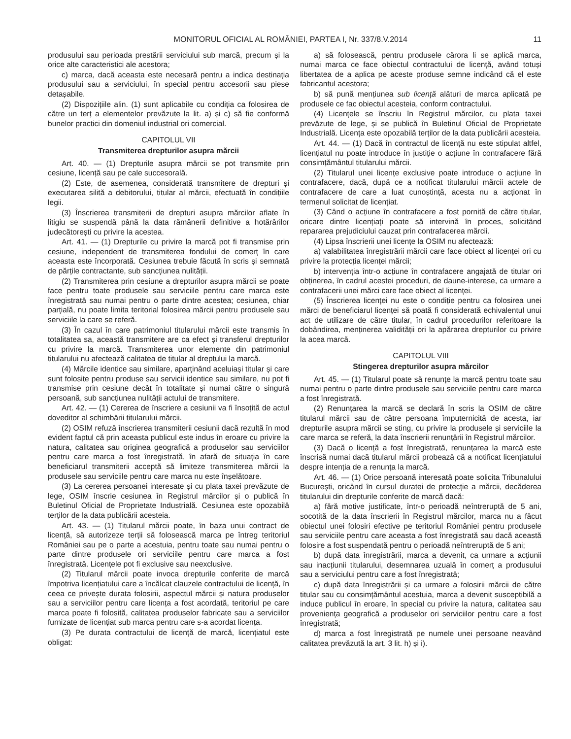MONITORUL OFICIAL AL ROMÂNIEI, PARTEA I, Nr. 337/8.V.2014 11
produsului sau perioada prestării serviciului sub marcă, precum și la orice alte caracteristici ale acestora;
c) marca, dacă aceasta este necesară pentru a indica destinația produsului sau a serviciului, în special pentru accesorii sau piese detașabile.
(2) Dispozițiile alin. (1) sunt aplicabile cu condiția ca folosirea de către un terț a elementelor prevăzute la lit. a) și c) să fie conformă bunelor practici din domeniul industrial ori comercial.
CAPITOLUL VII
Transmiterea drepturilor asupra mărcii
Art. 40. — (1) Drepturile asupra mărcii se pot transmite prin cesiune, licență sau pe cale succesorală.
(2) Este, de asemenea, considerată transmitere de drepturi și executarea silită a debitorului, titular al mărcii, efectuată în condițiile legii.
(3) Înscrierea transmiterii de drepturi asupra mărcilor aflate în litigiu se suspendă până la data rămânerii definitive a hotărârilor judecătorești cu privire la acestea.
Art. 41. — (1) Drepturile cu privire la marcă pot fi transmise prin cesiune, independent de transmiterea fondului de comerț în care aceasta este încorporată. Cesiunea trebuie făcută în scris și semnată de părțile contractante, sub sancțiunea nulității.
(2) Transmiterea prin cesiune a drepturilor asupra mărcii se poate face pentru toate produsele sau serviciile pentru care marca este înregistrată sau numai pentru o parte dintre acestea; cesiunea, chiar parțială, nu poate limita teritorial folosirea mărcii pentru produsele sau serviciile la care se referă.
(3) În cazul în care patrimoniul titularului mărcii este transmis în totalitatea sa, această transmitere are ca efect și transferul drepturilor cu privire la marcă. Transmiterea unor elemente din patrimoniul titularului nu afectează calitatea de titular al dreptului la marcă.
(4) Mărcile identice sau similare, aparținând aceluiași titular și care sunt folosite pentru produse sau servicii identice sau similare, nu pot fi transmise prin cesiune decât în totalitate și numai către o singură persoană, sub sancțiunea nulității actului de transmitere.
Art. 42. — (1) Cererea de înscriere a cesiunii va fi însoțită de actul doveditor al schimbării titularului mărcii.
(2) OSIM refuză înscrierea transmiterii cesiunii dacă rezultă în mod evident faptul că prin aceasta publicul este indus în eroare cu privire la natura, calitatea sau originea geografică a produselor sau serviciilor pentru care marca a fost înregistrată, în afară de situația în care beneficiarul transmiterii acceptă să limiteze transmiterea mărcii la produsele sau serviciile pentru care marca nu este înșelătoare.
(3) La cererea persoanei interesate și cu plata taxei prevăzute de lege, OSIM înscrie cesiunea în Registrul mărcilor și o publică în Buletinul Oficial de Proprietate Industrială. Cesiunea este opozabilă terților de la data publicării acesteia.
Art. 43. — (1) Titularul mărcii poate, în baza unui contract de licență, să autorizeze terții să folosească marca pe întreg teritoriul României sau pe o parte a acestuia, pentru toate sau numai pentru o parte dintre produsele ori serviciile pentru care marca a fost înregistrată. Licențele pot fi exclusive sau neexclusive.
(2) Titularul mărcii poate invoca drepturile conferite de marcă împotriva licențiatului care a încălcat clauzele contractului de licență, în ceea ce privește durata folosirii, aspectul mărcii și natura produselor sau a serviciilor pentru care licența a fost acordată, teritoriul pe care marca poate fi folosită, calitatea produselor fabricate sau a serviciilor furnizate de licențiat sub marca pentru care s-a acordat licența.
(3) Pe durata contractului de licență de marcă, licențiatul este obligat:
a) să folosească, pentru produsele cărora li se aplică marca, numai marca ce face obiectul contractului de licență, având totuși libertatea de a aplica pe aceste produse semne indicând că el este fabricantul acestora;
b) să pună mențiunea sub licență alături de marca aplicată pe produsele ce fac obiectul acesteia, conform contractului.
(4) Licențele se înscriu în Registrul mărcilor, cu plata taxei prevăzute de lege, și se publică în Buletinul Oficial de Proprietate Industrială. Licența este opozabilă terților de la data publicării acesteia.
Art. 44. — (1) Dacă în contractul de licență nu este stipulat altfel, licențiatul nu poate introduce în justiție o acțiune în contrafacere fără consimțământul titularului mărcii.
(2) Titularul unei licențe exclusive poate introduce o acțiune în contrafacere, dacă, după ce a notificat titularului mărcii actele de contrafacere de care a luat cunoștință, acesta nu a acționat în termenul solicitat de licențiat.
(3) Când o acțiune în contrafacere a fost pornită de către titular, oricare dintre licențiați poate să intervină în proces, solicitând repararea prejudiciului cauzat prin contrafacerea mărcii.
(4) Lipsa înscrierii unei licențe la OSIM nu afectează:
a) valabilitatea înregistrării mărcii care face obiect al licenței ori cu privire la protecția licenței mărcii;
b) intervenția într-o acțiune în contrafacere angajată de titular ori obținerea, în cadrul acestei proceduri, de daune-interese, ca urmare a contrafacerii unei mărci care face obiect al licenței.
(5) Înscrierea licenței nu este o condiție pentru ca folosirea unei mărci de beneficiarul licenței să poată fi considerată echivalentul unui act de utilizare de către titular, în cadrul procedurilor referitoare la dobândirea, menținerea validității ori la apărarea drepturilor cu privire la acea marcă.
CAPITOLUL VIII
Stingerea drepturilor asupra mărcilor
Art. 45. — (1) Titularul poate să renunțe la marcă pentru toate sau numai pentru o parte dintre produsele sau serviciile pentru care marca a fost înregistrată.
(2) Renunțarea la marcă se declară în scris la OSIM de către titularul mărcii sau de către persoana împuternicită de acesta, iar drepturile asupra mărcii se sting, cu privire la produsele și serviciile la care marca se referă, la data înscrierii renunțării în Registrul mărcilor.
(3) Dacă o licență a fost înregistrată, renunțarea la marcă este înscrisă numai dacă titularul mărcii probează că a notificat licențiatului despre intenția de a renunța la marcă.
Art. 46. — (1) Orice persoană interesată poate solicita Tribunalului București, oricând în cursul duratei de protecție a mărcii, decăderea titularului din drepturile conferite de marcă dacă:
a) fără motive justificate, într-o perioadă neîntreruptă de 5 ani, socotită de la data înscrierii în Registrul mărcilor, marca nu a făcut obiectul unei folosiri efective pe teritoriul României pentru produsele sau serviciile pentru care aceasta a fost înregistrată sau dacă această folosire a fost suspendată pentru o perioadă neîntreruptă de 5 ani;
b) după data înregistrării, marca a devenit, ca urmare a acțiunii sau inacțiunii titularului, desemnarea uzuală în comerț a produsului sau a serviciului pentru care a fost înregistrată;
c) după data înregistrării și ca urmare a folosirii mărcii de către titular sau cu consimțământul acestuia, marca a devenit susceptibilă a induce publicul în eroare, în special cu privire la natura, calitatea sau proveniența geografică a produselor ori serviciilor pentru care a fost înregistrată;
d) marca a fost înregistrată pe numele unei persoane neavând calitatea prevăzută la art. 3 lit. h) și i).